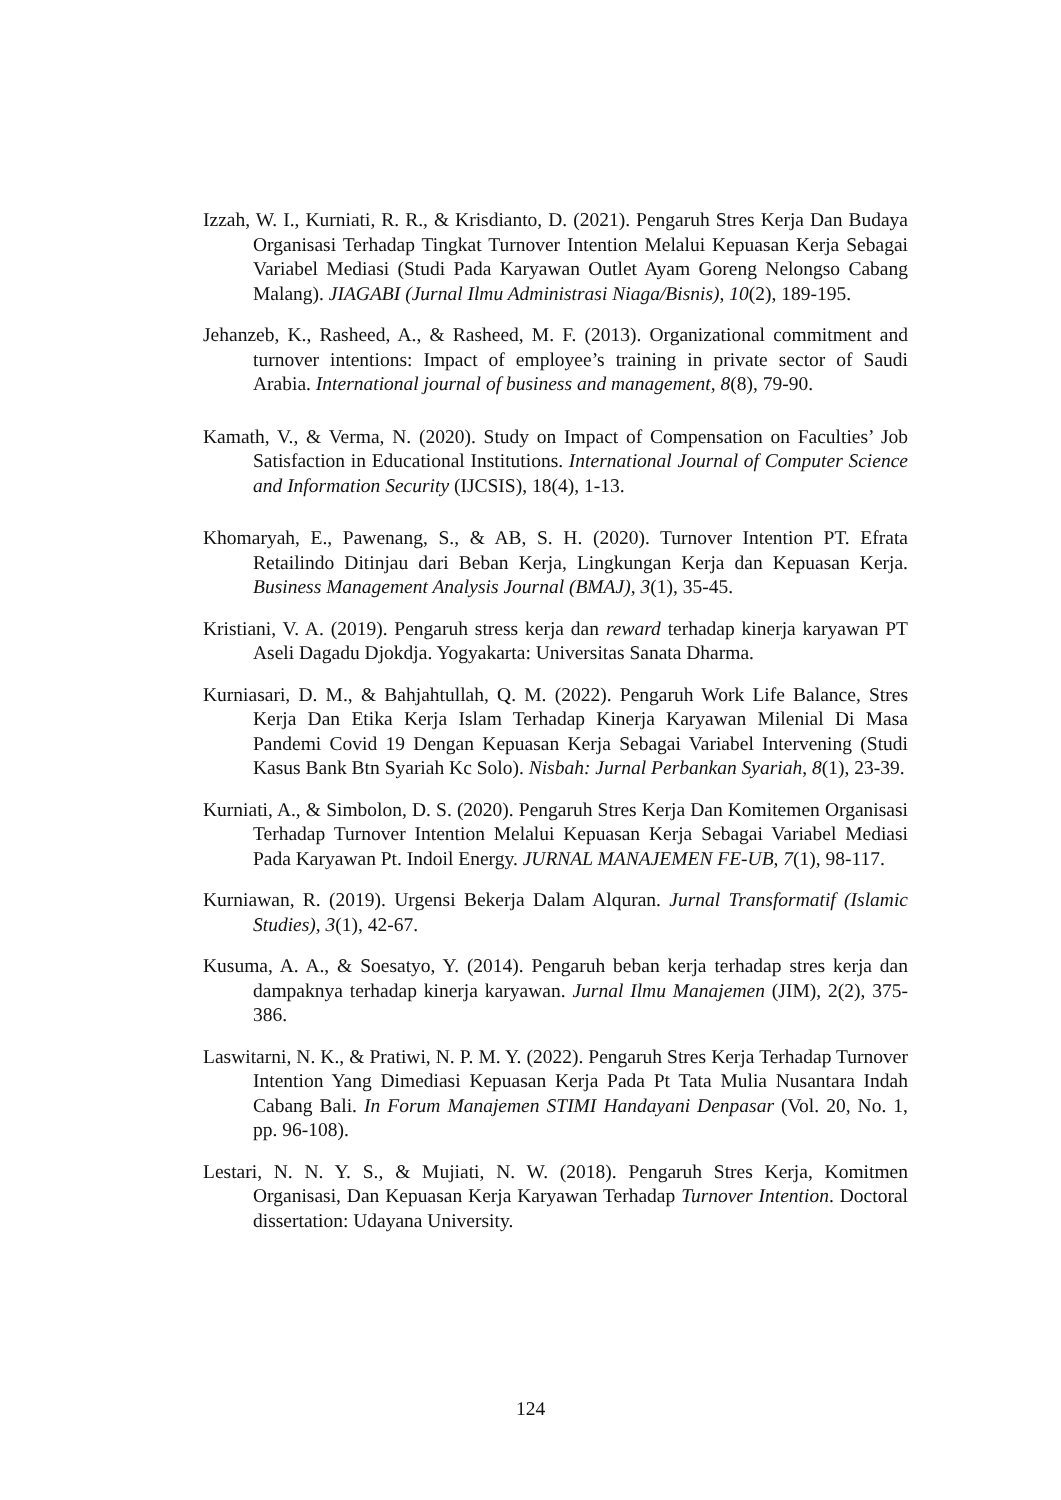Izzah, W. I., Kurniati, R. R., & Krisdianto, D. (2021). Pengaruh Stres Kerja Dan Budaya Organisasi Terhadap Tingkat Turnover Intention Melalui Kepuasan Kerja Sebagai Variabel Mediasi (Studi Pada Karyawan Outlet Ayam Goreng Nelongso Cabang Malang). JIAGABI (Jurnal Ilmu Administrasi Niaga/Bisnis), 10(2), 189-195.
Jehanzeb, K., Rasheed, A., & Rasheed, M. F. (2013). Organizational commitment and turnover intentions: Impact of employee’s training in private sector of Saudi Arabia. International journal of business and management, 8(8), 79-90.
Kamath, V., & Verma, N. (2020). Study on Impact of Compensation on Faculties’ Job Satisfaction in Educational Institutions. International Journal of Computer Science and Information Security (IJCSIS), 18(4), 1-13.
Khomaryah, E., Pawenang, S., & AB, S. H. (2020). Turnover Intention PT. Efrata Retailindo Ditinjau dari Beban Kerja, Lingkungan Kerja dan Kepuasan Kerja. Business Management Analysis Journal (BMAJ), 3(1), 35-45.
Kristiani, V. A. (2019). Pengaruh stress kerja dan reward terhadap kinerja karyawan PT Aseli Dagadu Djokdja. Yogyakarta: Universitas Sanata Dharma.
Kurniasari, D. M., & Bahjahtullah, Q. M. (2022). Pengaruh Work Life Balance, Stres Kerja Dan Etika Kerja Islam Terhadap Kinerja Karyawan Milenial Di Masa Pandemi Covid 19 Dengan Kepuasan Kerja Sebagai Variabel Intervening (Studi Kasus Bank Btn Syariah Kc Solo). Nisbah: Jurnal Perbankan Syariah, 8(1), 23-39.
Kurniati, A., & Simbolon, D. S. (2020). Pengaruh Stres Kerja Dan Komitemen Organisasi Terhadap Turnover Intention Melalui Kepuasan Kerja Sebagai Variabel Mediasi Pada Karyawan Pt. Indoil Energy. JURNAL MANAJEMEN FE-UB, 7(1), 98-117.
Kurniawan, R. (2019). Urgensi Bekerja Dalam Alquran. Jurnal Transformatif (Islamic Studies), 3(1), 42-67.
Kusuma, A. A., & Soesatyo, Y. (2014). Pengaruh beban kerja terhadap stres kerja dan dampaknya terhadap kinerja karyawan. Jurnal Ilmu Manajemen (JIM), 2(2), 375-386.
Laswitarni, N. K., & Pratiwi, N. P. M. Y. (2022). Pengaruh Stres Kerja Terhadap Turnover Intention Yang Dimediasi Kepuasan Kerja Pada Pt Tata Mulia Nusantara Indah Cabang Bali. In Forum Manajemen STIMI Handayani Denpasar (Vol. 20, No. 1, pp. 96-108).
Lestari, N. N. Y. S., & Mujiati, N. W. (2018). Pengaruh Stres Kerja, Komitmen Organisasi, Dan Kepuasan Kerja Karyawan Terhadap Turnover Intention. Doctoral dissertation: Udayana University.
124